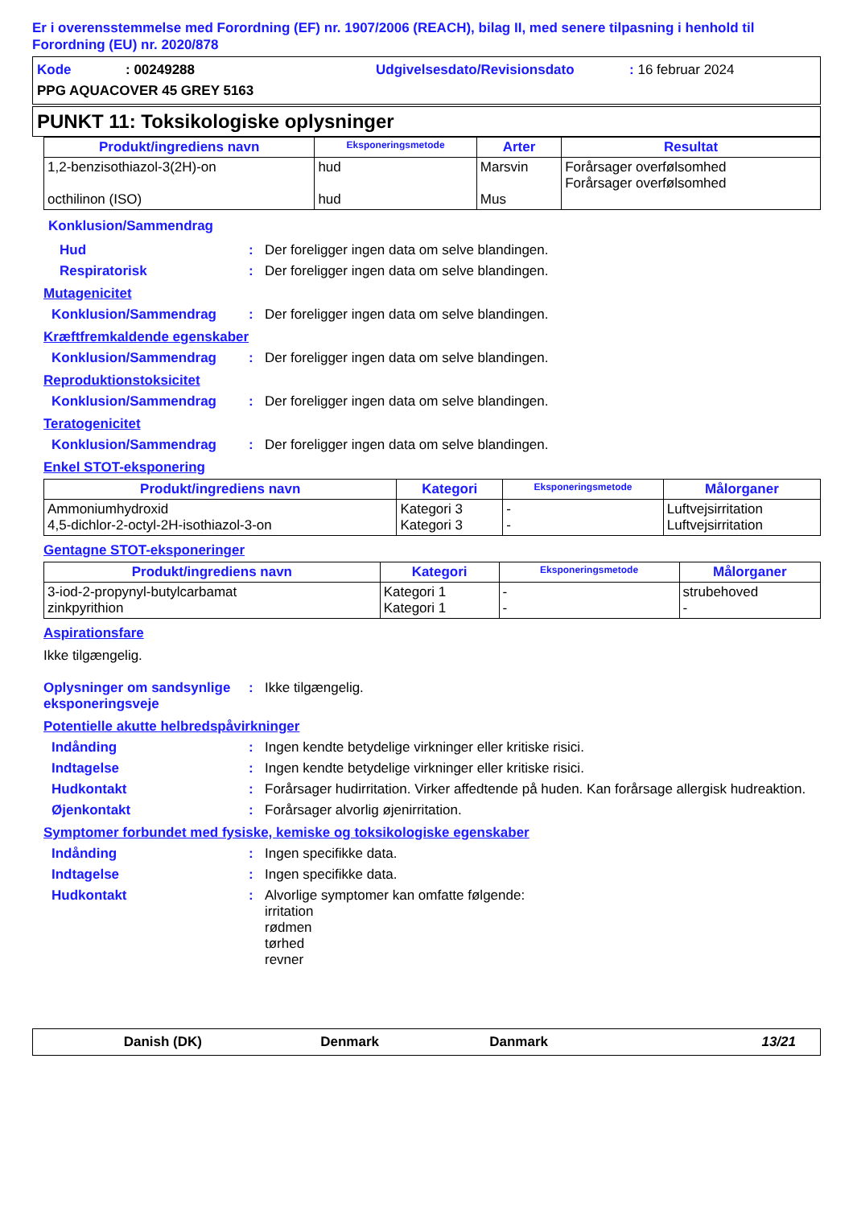Er i overensstemmelse med Forordning (EF) nr. 1907/2006 (REACH), bilag II, med senere tilpasning i henhold til Forordning (EU) nr. 2020/878
Kode: 00249288 Udgivelsesdato/Revisionsdato: 16 februar 2024
PPG AQUACOVER 45 GREY 5163
PUNKT 11: Toksikologiske oplysninger
| Produkt/ingrediens navn | Eksponeringsmetode | Arter | Resultat |
| --- | --- | --- | --- |
| 1,2-benzisothiazol-3(2H)-on octhilinon (ISO) | hud hud | Marsvin Mus | Forårsager overfølsomhed Forårsager overfølsomhed |
Konklusion/Sammendrag
Hud: Der foreligger ingen data om selve blandingen.
Respiratorisk: Der foreligger ingen data om selve blandingen.
Mutagenicitet
Konklusion/Sammendrag: Der foreligger ingen data om selve blandingen.
Kræftfremkaldende egenskaber
Konklusion/Sammendrag: Der foreligger ingen data om selve blandingen.
Reproduktionstoksicitet
Konklusion/Sammendrag: Der foreligger ingen data om selve blandingen.
Teratogenicitet
Konklusion/Sammendrag: Der foreligger ingen data om selve blandingen.
Enkel STOT-eksponering
| Produkt/ingrediens navn | Kategori | Eksponeringsmetode | Målorganer |
| --- | --- | --- | --- |
| Ammoniumhydroxid 4,5-dichlor-2-octyl-2H-isothiazol-3-on | Kategori 3 Kategori 3 | - - | Luftvejsirritation Luftvejsirritation |
Gentagne STOT-eksponeringer
| Produkt/ingrediens navn | Kategori | Eksponeringsmetode | Målorganer |
| --- | --- | --- | --- |
| 3-iod-2-propynyl-butylcarbamat zinkpyrithion | Kategori 1 Kategori 1 | - - | strubehoved - |
Aspirationsfare
Ikke tilgængelig.
Oplysninger om sandsynlige eksponeringsveje: Ikke tilgængelig.
Potentielle akutte helbredspåvirkninger
Indånding: Ingen kendte betydelige virkninger eller kritiske risici.
Indtagelse: Ingen kendte betydelige virkninger eller kritiske risici.
Hudkontakt: Forårsager hudirritation. Virker affedtende på huden. Kan forårsage allergisk hudreaktion.
Øjenkontakt: Forårsager alvorlig øjenirritation.
Symptomer forbundet med fysiske, kemiske og toksikologiske egenskaber
Indånding: Ingen specifikke data.
Indtagelse: Ingen specifikke data.
Hudkontakt: Alvorlige symptomer kan omfatte følgende:
irritation
rødmen
tørhed
revner
Danish (DK) Denmark Danmark 13/21